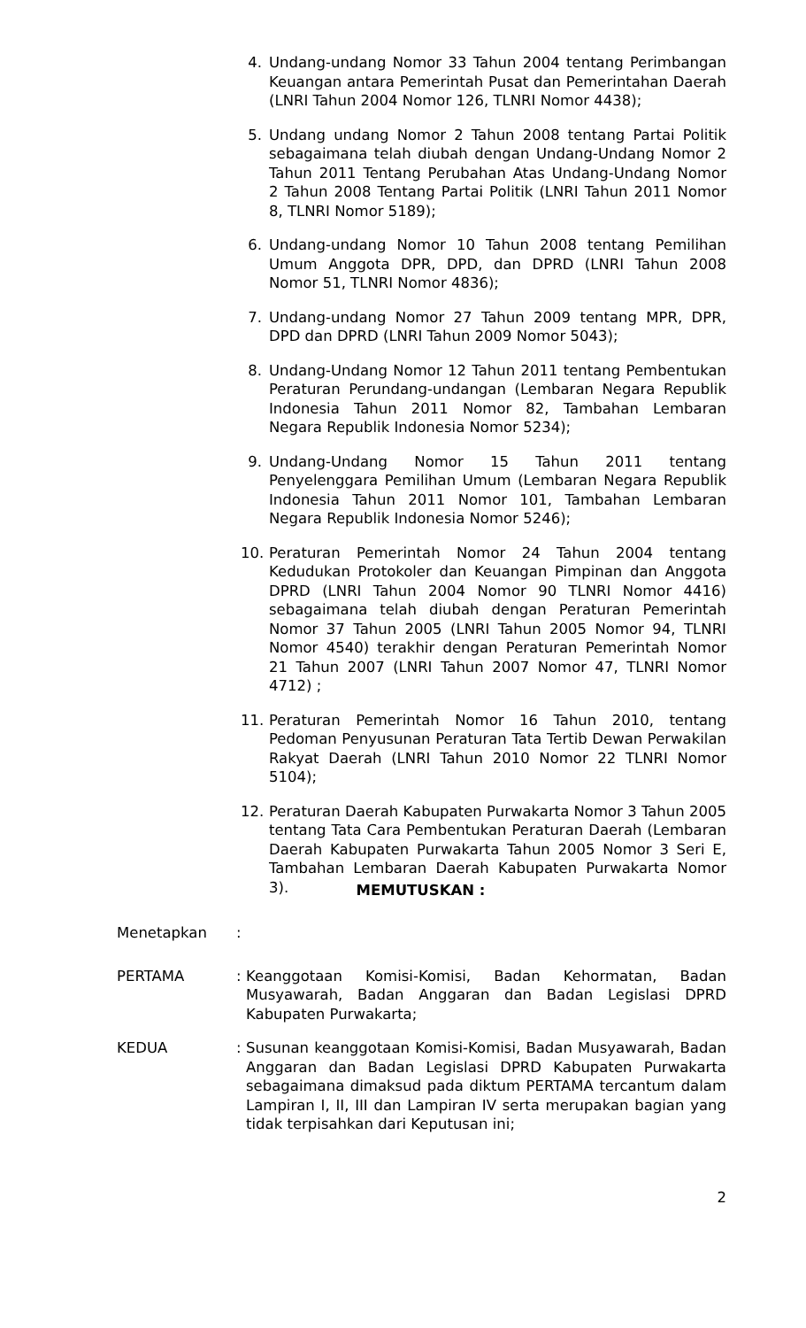4. Undang-undang Nomor 33 Tahun 2004 tentang Perimbangan Keuangan antara Pemerintah Pusat dan Pemerintahan Daerah (LNRI Tahun 2004 Nomor 126, TLNRI Nomor 4438);
5. Undang undang Nomor 2 Tahun 2008 tentang Partai Politik sebagaimana telah diubah dengan Undang-Undang Nomor 2 Tahun 2011 Tentang Perubahan Atas Undang-Undang Nomor 2 Tahun 2008 Tentang Partai Politik (LNRI Tahun 2011 Nomor 8, TLNRI Nomor 5189);
6. Undang-undang Nomor 10 Tahun 2008 tentang Pemilihan Umum Anggota DPR, DPD, dan DPRD (LNRI Tahun 2008 Nomor 51, TLNRI Nomor 4836);
7. Undang-undang Nomor 27 Tahun 2009 tentang MPR, DPR, DPD dan DPRD (LNRI Tahun 2009 Nomor 5043);
8. Undang-Undang Nomor 12 Tahun 2011 tentang Pembentukan Peraturan Perundang-undangan (Lembaran Negara Republik Indonesia Tahun 2011 Nomor 82, Tambahan Lembaran Negara Republik Indonesia Nomor 5234);
9. Undang-Undang Nomor 15 Tahun 2011 tentang Penyelenggara Pemilihan Umum (Lembaran Negara Republik Indonesia Tahun 2011 Nomor 101, Tambahan Lembaran Negara Republik Indonesia Nomor 5246);
10. Peraturan Pemerintah Nomor 24 Tahun 2004 tentang Kedudukan Protokoler dan Keuangan Pimpinan dan Anggota DPRD (LNRI Tahun 2004 Nomor 90 TLNRI Nomor 4416) sebagaimana telah diubah dengan Peraturan Pemerintah Nomor 37 Tahun 2005 (LNRI Tahun 2005 Nomor 94, TLNRI Nomor 4540) terakhir dengan Peraturan Pemerintah Nomor 21 Tahun 2007 (LNRI Tahun 2007 Nomor 47, TLNRI Nomor 4712) ;
11. Peraturan Pemerintah Nomor 16 Tahun 2010, tentang Pedoman Penyusunan Peraturan Tata Tertib Dewan Perwakilan Rakyat Daerah (LNRI Tahun 2010 Nomor 22 TLNRI Nomor 5104);
12. Peraturan Daerah Kabupaten Purwakarta Nomor 3 Tahun 2005 tentang Tata Cara Pembentukan Peraturan Daerah (Lembaran Daerah Kabupaten Purwakarta Tahun 2005 Nomor 3 Seri E, Tambahan Lembaran Daerah Kabupaten Purwakarta Nomor 3).
MEMUTUSKAN :
Menetapkan:
PERTAMA: Keanggotaan Komisi-Komisi, Badan Kehormatan, Badan Musyawarah, Badan Anggaran dan Badan Legislasi DPRD Kabupaten Purwakarta;
KEDUA: Susunan keanggotaan Komisi-Komisi, Badan Musyawarah, Badan Anggaran dan Badan Legislasi DPRD Kabupaten Purwakarta sebagaimana dimaksud pada diktum PERTAMA tercantum dalam Lampiran I, II, III dan Lampiran IV serta merupakan bagian yang tidak terpisahkan dari Keputusan ini;
2